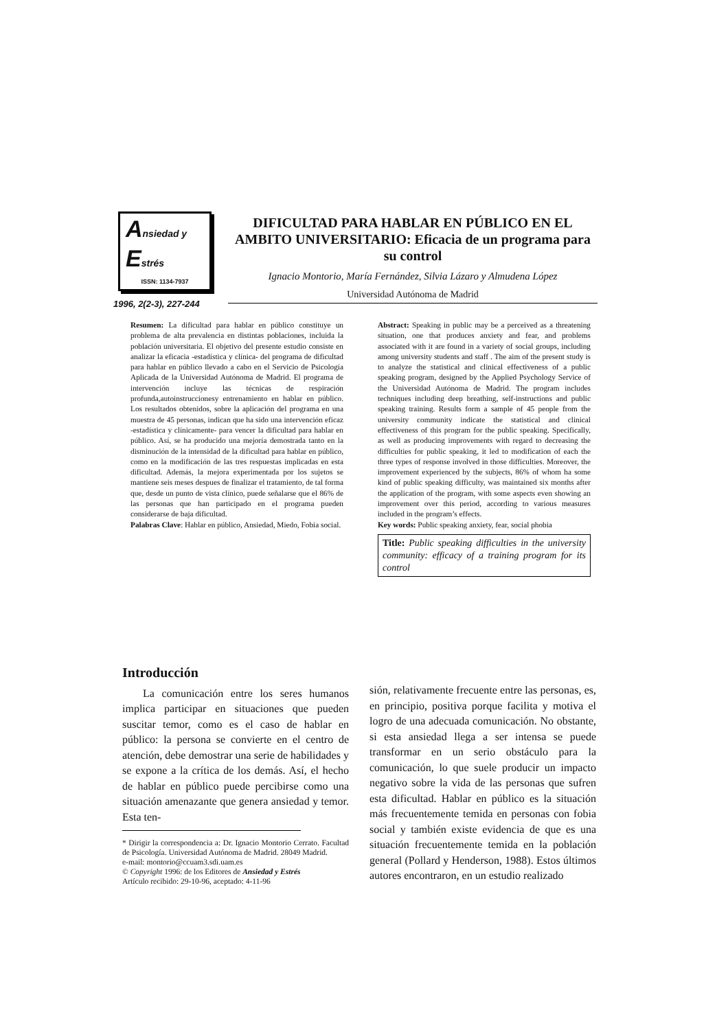Ansiedad y
Estrés
ISSN: 1134-7937
DIFICULTAD PARA HABLAR EN PÚBLICO EN EL AMBITO UNIVERSITARIO: Eficacia de un programa para su control
Ignacio Montorio, María Fernández, Silvia Lázaro y Almudena López
Universidad Autónoma de Madrid
1996, 2(2-3), 227-244
Resumen: La dificultad para hablar en público constituye un problema de alta prevalencia en distintas poblaciones, incluida la población universitaria. El objetivo del presente estudio consiste en analizar la eficacia -estadística y clínica- del programa de dificultad para hablar en público llevado a cabo en el Servicio de Psicología Aplicada de la Universidad Autónoma de Madrid. El programa de intervención incluye las técnicas de respiración profunda,autoinstruccionesy entrenamiento en hablar en público. Los resultados obtenidos, sobre la aplicación del programa en una muestra de 45 personas, indican que ha sido una intervención eficaz -estadística y clínicamente- para vencer la dificultad para hablar en público. Así, se ha producido una mejoría demostrada tanto en la disminución de la intensidad de la dificultad para hablar en público, como en la modificación de las tres respuestas implicadas en esta dificultad. Además, la mejora experimentada por los sujetos se mantiene seis meses despues de finalizar el tratamiento, de tal forma que, desde un punto de vista clínico, puede señalarse que el 86% de las personas que han participado en el programa pueden considerarse de baja dificultad.
Palabras Clave: Hablar en público, Ansiedad, Miedo, Fobia social.
Abstract: Speaking in public may be a perceived as a threatening situation, one that produces anxiety and fear, and problems associated with it are found in a variety of social groups, including among university students and staff . The aim of the present study is to analyze the statistical and clinical effectiveness of a public speaking program, designed by the Applied Psychology Service of the Universidad Autónoma de Madrid. The program includes techniques including deep breathing, self-instructions and public speaking training. Results form a sample of 45 people from the university community indicate the statistical and clinical effectiveness of this program for the public speaking. Specifically, as well as producing improvements with regard to decreasing the difficulties for public speaking, it led to modification of each the three types of response involved in those difficulties. Moreover, the improvement experienced by the subjects, 86% of whom ha some kind of public speaking difficulty, was maintained six months after the application of the program, with some aspects even showing an improvement over this period, according to various measures included in the program’s effects.
Key words: Public speaking anxiety, fear, social phobia
Title: Public speaking difficulties in the university community: efficacy of a training program for its control
Introducción
La comunicación entre los seres humanos implica participar en situaciones que pueden suscitar temor, como es el caso de hablar en público: la persona se convierte en el centro de atención, debe demostrar una serie de habilidades y se expone a la crítica de los demás. Así, el hecho de hablar en público puede percibirse como una situación amenazante que genera ansiedad y temor. Esta ten-
* Dirigir la correspondencia a: Dr. Ignacio Montorio Cerrato. Facultad de Psicología. Universidad Autónoma de Madrid. 28049 Madrid.
e-mail: montorio@ccuam3.sdi.uam.es
© Copyright 1996: de los Editores de Ansiedad y Estrés
Artículo recibido: 29-10-96, aceptado: 4-11-96
sión, relativamente frecuente entre las personas, es, en principio, positiva porque facilita y motiva el logro de una adecuada comunicación. No obstante, si esta ansiedad llega a ser intensa se puede transformar en un serio obstáculo para la comunicación, lo que suele producir un impacto negativo sobre la vida de las personas que sufren esta dificultad. Hablar en público es la situación más frecuentemente temida en personas con fobia social y también existe evidencia de que es una situación frecuentemente temida en la población general (Pollard y Henderson, 1988). Estos últimos autores encontraron, en un estudio realizado